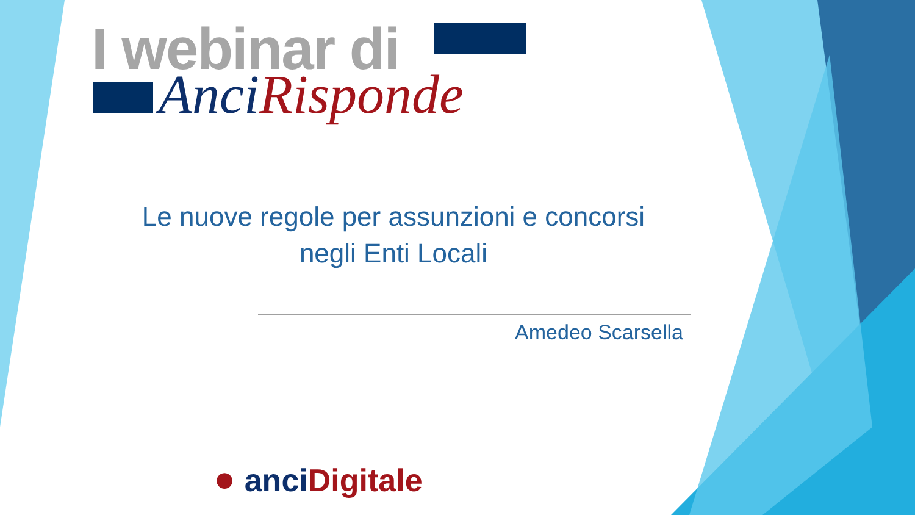I webinar di
Anci Risponde
Le nuove regole per assunzioni e concorsi
negli Enti Locali
Amedeo Scarsella
● anci Digitale